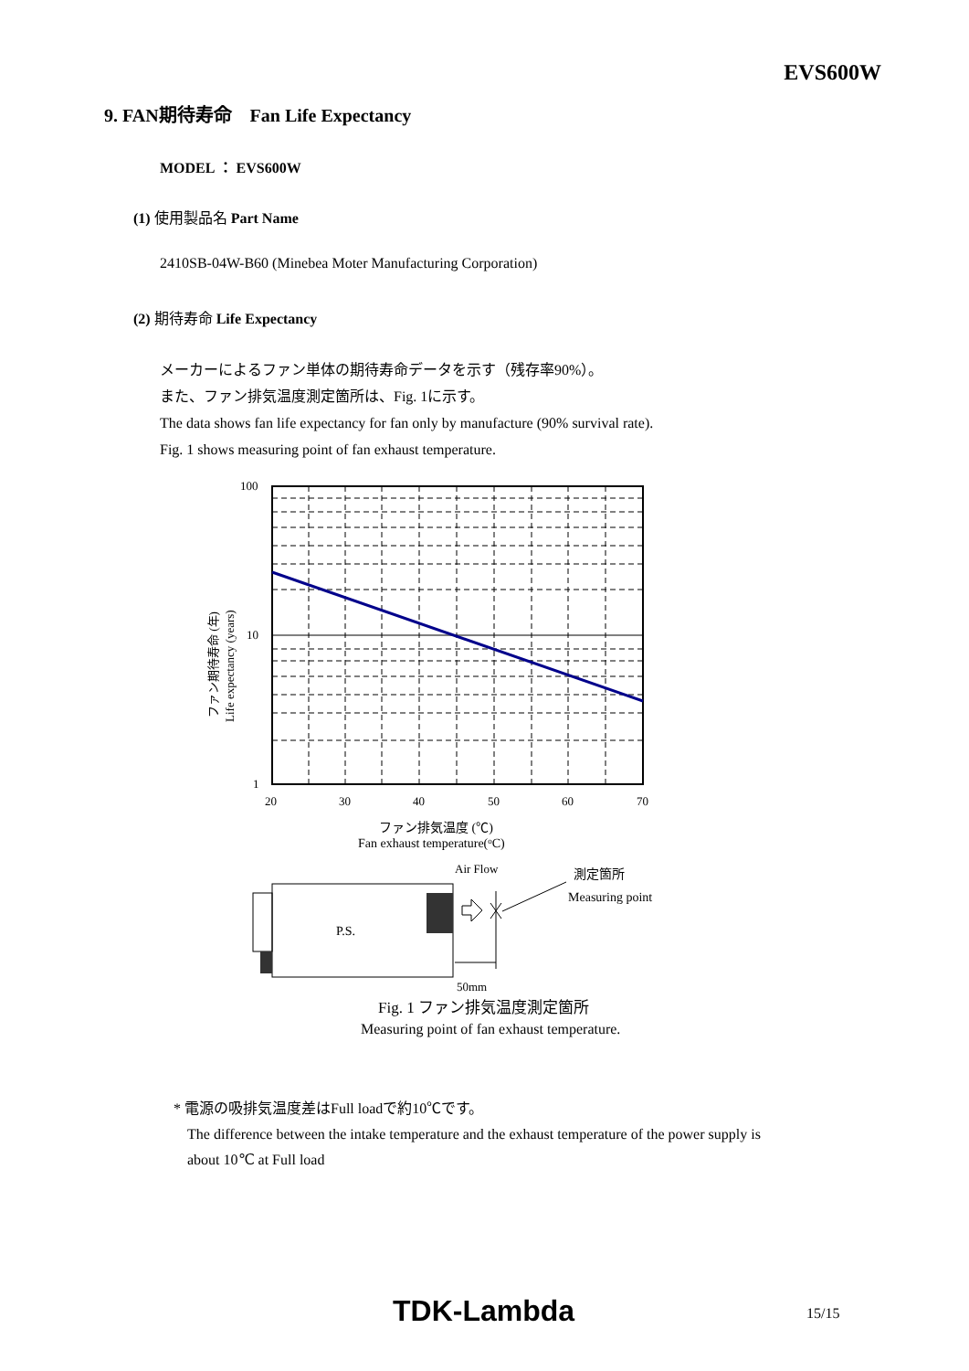EVS600W
9. FAN期待寿命　Fan Life Expectancy
MODEL ： EVS600W
(1) 使用製品名 Part Name
2410SB-04W-B60 (Minebea Moter Manufacturing Corporation)
(2) 期待寿命 Life Expectancy
メーカーによるファン単体の期待寿命データを示す（残存率90%）。
また、ファン排気温度測定箇所は、Fig. 1に示す。
The data shows fan life expectancy for fan only by manufacture (90% survival rate).
Fig. 1 shows measuring point of fan exhaust temperature.
100
10
1
20
30
40
50
60
70
ファン期待寿命 (年)
Life expectancy (years)
ファン排気温度 (℃)
Fan exhaust temperature(oC)
Air Flow
測定箇所
Measuring point
P.S.
50mm
Fig. 1 ファン排気温度測定箇所
Measuring point of fan exhaust temperature.
* 電源の吸排気温度差はFull loadで約10℃です。
The difference between the intake temperature and the exhaust temperature of the power supply is
about 10℃ at Full load
TDK-Lambda 15/15